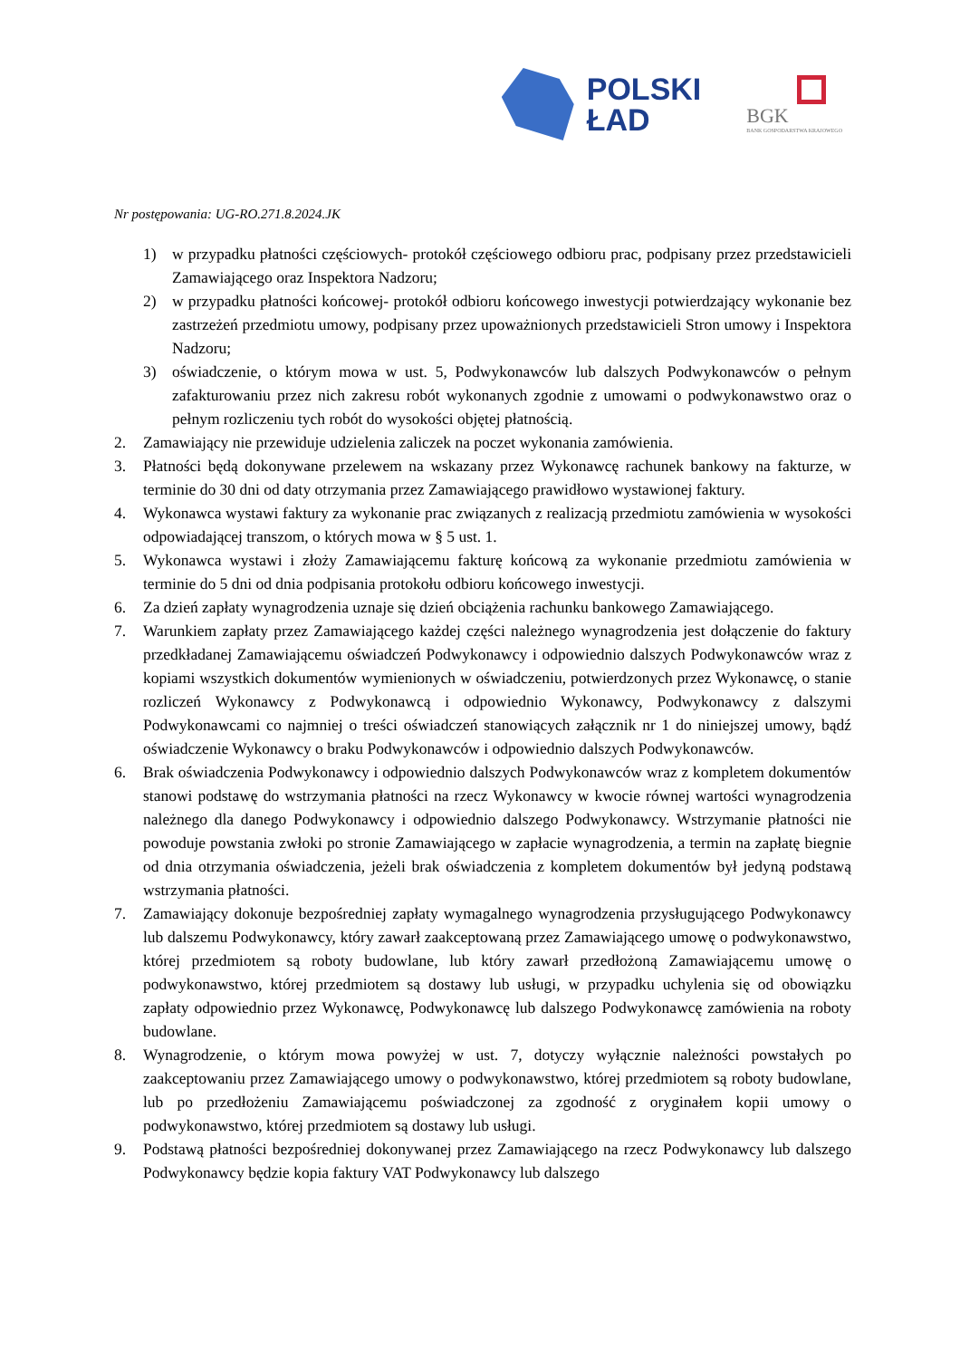POLSKI
ŁAD
BGK
BANK GOSPODARSTWA KRAJOWEGO
Nr postępowania: UG-RO.271.8.2024.JK
1) w przypadku płatności częściowych- protokół częściowego odbioru prac, podpisany przez przedstawicieli Zamawiającego oraz Inspektora Nadzoru;
2) w przypadku płatności końcowej- protokół odbioru końcowego inwestycji potwierdzający wykonanie bez zastrzeżeń przedmiotu umowy, podpisany przez upoważnionych przedstawicieli Stron umowy i Inspektora Nadzoru;
3) oświadczenie, o którym mowa w ust. 5, Podwykonawców lub dalszych Podwykonawców o pełnym zafakturowaniu przez nich zakresu robót wykonanych zgodnie z umowami o podwykonawstwo oraz o pełnym rozliczeniu tych robót do wysokości objętej płatnością.
2. Zamawiający nie przewiduje udzielenia zaliczek na poczet wykonania zamówienia.
3. Płatności będą dokonywane przelewem na wskazany przez Wykonawcę rachunek bankowy na fakturze, w terminie do 30 dni od daty otrzymania przez Zamawiającego prawidłowo wystawionej faktury.
4. Wykonawca wystawi faktury za wykonanie prac związanych z realizacją przedmiotu zamówienia w wysokości odpowiadającej transzom, o których mowa w § 5 ust. 1.
5. Wykonawca wystawi i złoży Zamawiającemu fakturę końcową za wykonanie przedmiotu zamówienia w terminie do 5 dni od dnia podpisania protokołu odbioru końcowego inwestycji.
6. Za dzień zapłaty wynagrodzenia uznaje się dzień obciążenia rachunku bankowego Zamawiającego.
7. Warunkiem zapłaty przez Zamawiającego każdej części należnego wynagrodzenia jest dołączenie do faktury przedkładanej Zamawiającemu oświadczeń Podwykonawcy i odpowiednio dalszych Podwykonawców wraz z kopiami wszystkich dokumentów wymienionych w oświadczeniu, potwierdzonych przez Wykonawcę, o stanie rozliczeń Wykonawcy z Podwykonawcą i odpowiednio Wykonawcy, Podwykonawcy z dalszymi Podwykonawcami co najmniej o treści oświadczeń stanowiących załącznik nr 1 do niniejszej umowy, bądź oświadczenie Wykonawcy o braku Podwykonawców i odpowiednio dalszych Podwykonawców.
6. Brak oświadczenia Podwykonawcy i odpowiednio dalszych Podwykonawców wraz z kompletem dokumentów stanowi podstawę do wstrzymania płatności na rzecz Wykonawcy w kwocie równej wartości wynagrodzenia należnego dla danego Podwykonawcy i odpowiednio dalszego Podwykonawcy. Wstrzymanie płatności nie powoduje powstania zwłoki po stronie Zamawiającego w zapłacie wynagrodzenia, a termin na zapłatę biegnie od dnia otrzymania oświadczenia, jeżeli brak oświadczenia z kompletem dokumentów był jedyną podstawą wstrzymania płatności.
7. Zamawiający dokonuje bezpośredniej zapłaty wymagalnego wynagrodzenia przysługującego Podwykonawcy lub dalszemu Podwykonawcy, który zawarł zaakceptowaną przez Zamawiającego umowę o podwykonawstwo, której przedmiotem są roboty budowlane, lub który zawarł przedłożoną Zamawiającemu umowę o podwykonawstwo, której przedmiotem są dostawy lub usługi, w przypadku uchylenia się od obowiązku zapłaty odpowiednio przez Wykonawcę, Podwykonawcę lub dalszego Podwykonawcę zamówienia na roboty budowlane.
8. Wynagrodzenie, o którym mowa powyżej w ust. 7, dotyczy wyłącznie należności powstałych po zaakceptowaniu przez Zamawiającego umowy o podwykonawstwo, której przedmiotem są roboty budowlane, lub po przedłożeniu Zamawiającemu poświadczonej za zgodność z oryginałem kopii umowy o podwykonawstwo, której przedmiotem są dostawy lub usługi.
9. Podstawą płatności bezpośredniej dokonywanej przez Zamawiającego na rzecz Podwykonawcy lub dalszego Podwykonawcy będzie kopia faktury VAT Podwykonawcy lub dalszego